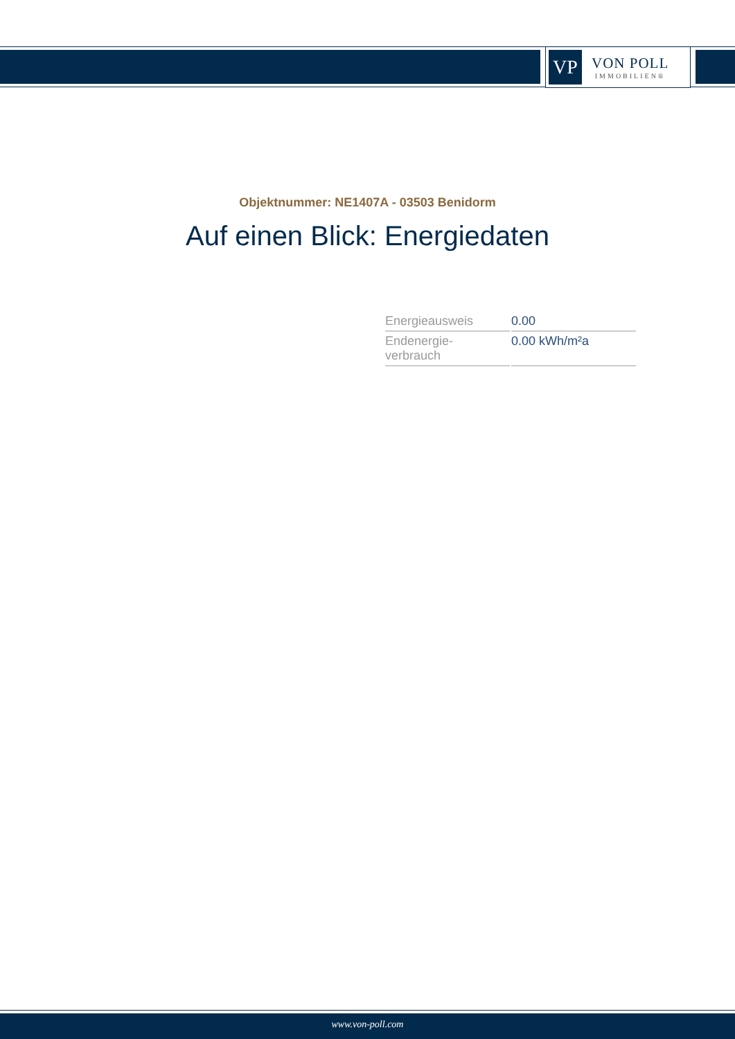VP
VON POLL
IMMOBILIEN®
Objektnummer: NE1407A - 03503 Benidorm
Auf einen Blick: Energiedaten
| Energieausweis | 0.00 |
| Endenergie- verbrauch | 0.00 kWh/m²a |
www.von-poll.com